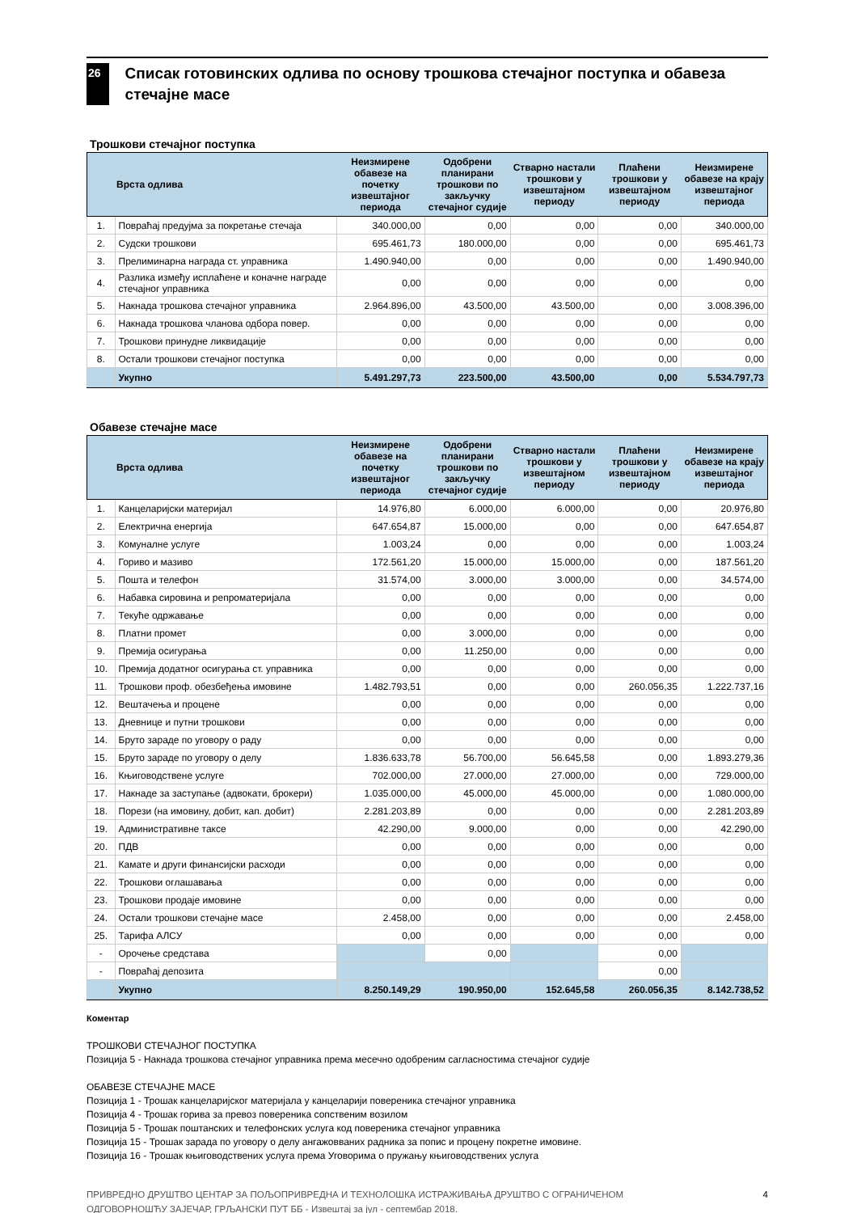26
Списак готовинских одлива по основу трошкова стечајног поступка и обавеза стечајне масе
Трошкови стечајног поступка
| | Врста одлива | Неизмирене обавезе на почетку извештајног периода | Одобрени планирани трошкови по закључку стечајног судије | Стварно настали трошкови у извештајном периоду | Плаћени трошкови у извештајном периоду | Неизмирене обавезе на крају извештајног периода |
| --- | --- | --- | --- | --- | --- | --- |
| 1. | Повраћај предујма за покретање стечаја | 340.000,00 | 0,00 | 0,00 | 0,00 | 340.000,00 |
| 2. | Судски трошкови | 695.461,73 | 180.000,00 | 0,00 | 0,00 | 695.461,73 |
| 3. | Прелиминарна награда ст. управника | 1.490.940,00 | 0,00 | 0,00 | 0,00 | 1.490.940,00 |
| 4. | Разлика између исплаћене и коначне награде стечајног управника | 0,00 | 0,00 | 0,00 | 0,00 | 0,00 |
| 5. | Накнада трошкова стечајног управника | 2.964.896,00 | 43.500,00 | 43.500,00 | 0,00 | 3.008.396,00 |
| 6. | Накнада трошкова чланова одбора повер. | 0,00 | 0,00 | 0,00 | 0,00 | 0,00 |
| 7. | Трошкови принудне ликвидације | 0,00 | 0,00 | 0,00 | 0,00 | 0,00 |
| 8. | Остали трошкови стечајног поступка | 0,00 | 0,00 | 0,00 | 0,00 | 0,00 |
| | Укупно | 5.491.297,73 | 223.500,00 | 43.500,00 | 0,00 | 5.534.797,73 |
Обавезе стечајне масе
| | Врста одлива | Неизмирене обавезе на почетку извештајног периода | Одобрени планирани трошкови по закључку стечајног судије | Стварно настали трошкови у извештајном периоду | Плаћени трошкови у извештајном периоду | Неизмирене обавезе на крају извештајног периода |
| --- | --- | --- | --- | --- | --- | --- |
| 1. | Канцеларијски материјал | 14.976,80 | 6.000,00 | 6.000,00 | 0,00 | 20.976,80 |
| 2. | Електрична енергија | 647.654,87 | 15.000,00 | 0,00 | 0,00 | 647.654,87 |
| 3. | Комуналне услуге | 1.003,24 | 0,00 | 0,00 | 0,00 | 1.003,24 |
| 4. | Гориво и мазиво | 172.561,20 | 15.000,00 | 15.000,00 | 0,00 | 187.561,20 |
| 5. | Пошта и телефон | 31.574,00 | 3.000,00 | 3.000,00 | 0,00 | 34.574,00 |
| 6. | Набавка сировина и репроматеријала | 0,00 | 0,00 | 0,00 | 0,00 | 0,00 |
| 7. | Текуће одржавање | 0,00 | 0,00 | 0,00 | 0,00 | 0,00 |
| 8. | Платни промет | 0,00 | 3.000,00 | 0,00 | 0,00 | 0,00 |
| 9. | Премија осигурања | 0,00 | 11.250,00 | 0,00 | 0,00 | 0,00 |
| 10. | Премија додатног осигурања ст. управника | 0,00 | 0,00 | 0,00 | 0,00 | 0,00 |
| 11. | Трошкови проф. обезбеђења имовине | 1.482.793,51 | 0,00 | 0,00 | 260.056,35 | 1.222.737,16 |
| 12. | Вештачења и процене | 0,00 | 0,00 | 0,00 | 0,00 | 0,00 |
| 13. | Дневнице и путни трошкови | 0,00 | 0,00 | 0,00 | 0,00 | 0,00 |
| 14. | Бруто зараде по уговору о раду | 0,00 | 0,00 | 0,00 | 0,00 | 0,00 |
| 15. | Бруто зараде по уговору о делу | 1.836.633,78 | 56.700,00 | 56.645,58 | 0,00 | 1.893.279,36 |
| 16. | Књиговодствене услуге | 702.000,00 | 27.000,00 | 27.000,00 | 0,00 | 729.000,00 |
| 17. | Накнаде за заступање (адвокати, брокери) | 1.035.000,00 | 45.000,00 | 45.000,00 | 0,00 | 1.080.000,00 |
| 18. | Порези (на имовину, добит, кап. добит) | 2.281.203,89 | 0,00 | 0,00 | 0,00 | 2.281.203,89 |
| 19. | Административне таксе | 42.290,00 | 9.000,00 | 0,00 | 0,00 | 42.290,00 |
| 20. | ПДВ | 0,00 | 0,00 | 0,00 | 0,00 | 0,00 |
| 21. | Камате и други финансијски расходи | 0,00 | 0,00 | 0,00 | 0,00 | 0,00 |
| 22. | Трошкови оглашавања | 0,00 | 0,00 | 0,00 | 0,00 | 0,00 |
| 23. | Трошкови продаје имовине | 0,00 | 0,00 | 0,00 | 0,00 | 0,00 |
| 24. | Остали трошкови стечајне масе | 2.458,00 | 0,00 | 0,00 | 0,00 | 2.458,00 |
| 25. | Тарифа АЛСУ | 0,00 | 0,00 | 0,00 | 0,00 | 0,00 |
| - | Орочење средстава | | 0,00 | | 0,00 | |
| - | Повраћај депозита | | | | 0,00 | |
| | Укупно | 8.250.149,29 | 190.950,00 | 152.645,58 | 260.056,35 | 8.142.738,52 |
Коментар
ТРОШКОВИ СТЕЧАЈНОГ ПОСТУПКА
Позиција 5 - Накнада трошкова стечајног управника према месечно одобреним сагласностима стечајног судије
ОБАВЕЗЕ СТЕЧАЈНЕ МАСЕ
Позиција 1 - Трошак канцеларијског материјала у канцеларији повереника стечајног управника
Позиција 4 - Трошак горива за превоз повереника сопственим возилом
Позиција 5 - Трошак поштанских и телефонских услуга код повереника стечајног управника
Позиција 15 - Трошак зарада по уговору о делу ангажовваних радника за попис и процену покретне имовине.
Позиција 16 - Трошак књиговодствених услуга према Уговорима о пружању књиговодствених услуга
ПРИВРЕДНО ДРУШТВО ЦЕНТАР ЗА ПОЉОПРИВРЕДНА И ТЕХНОЛОШКА ИСТРАЖИВАЊА ДРУШТВО С ОГРАНИЧЕНОМ
ОДГОВОРНОШЋУ ЗАЈЕЧАР, ГРЉАНСКИ ПУТ ББ - Извештај за јул - септембар 2018.
4